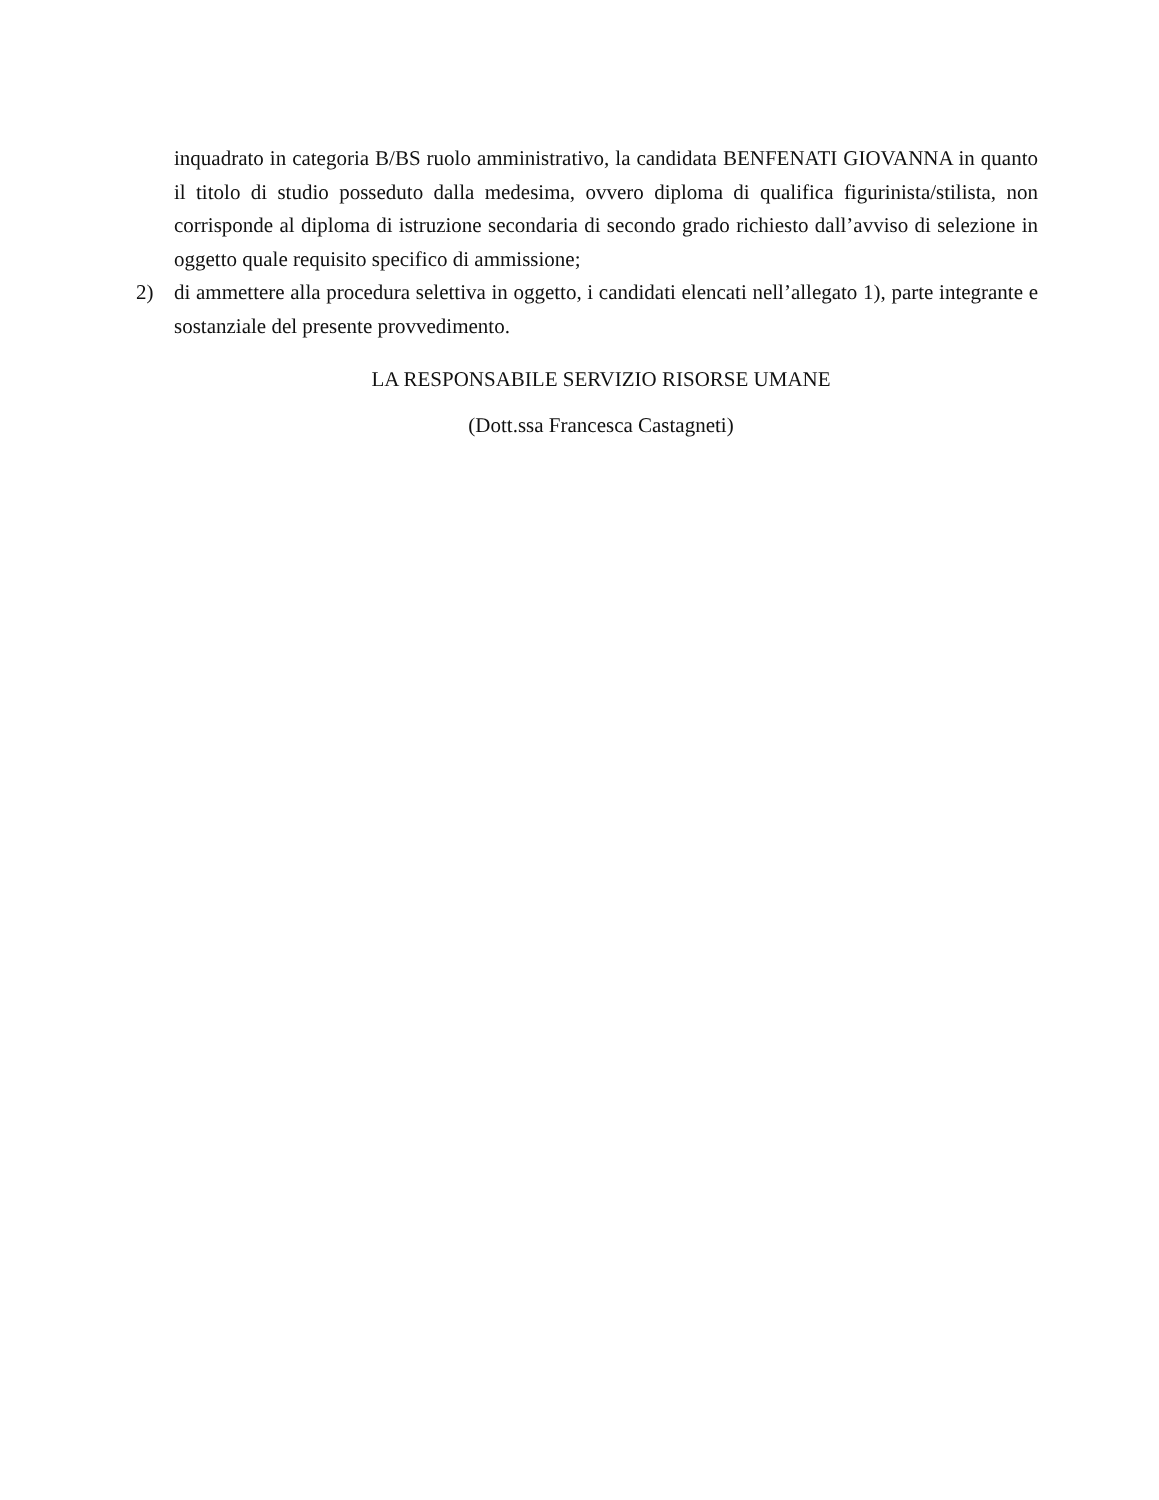inquadrato in categoria B/BS ruolo amministrativo, la candidata BENFENATI GIOVANNA in quanto il titolo di studio posseduto dalla medesima, ovvero diploma di qualifica figurinista/stilista, non corrisponde al diploma di istruzione secondaria di secondo grado richiesto dall’avviso di selezione in oggetto quale requisito specifico di ammissione;
2) di ammettere alla procedura selettiva in oggetto, i candidati elencati nell’allegato 1), parte integrante e sostanziale del presente provvedimento.
LA RESPONSABILE SERVIZIO RISORSE UMANE
(Dott.ssa Francesca Castagneti)